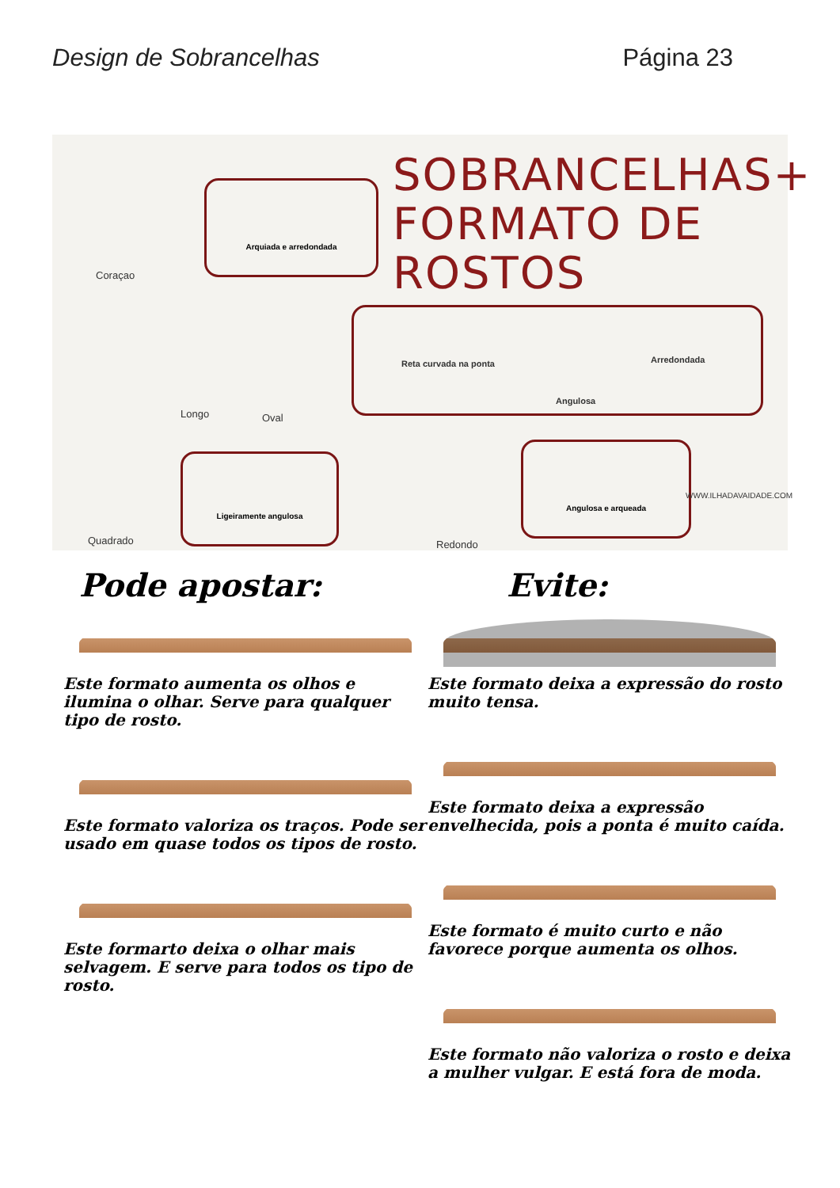Design de Sobrancelhas Página 23
SOBRANCELHAS+
FORMATO DE ROSTOS
Coraçao
Arquiada e arredondada
Longo Oval
Reta curvada na ponta Arredondada
Angulosa
Quadrado
Ligeiramente angulosa
Redondo
Angulosa e arqueada
WWW.ILHADAVAIDADE.COM
Pode apostar:
Este formato aumenta os olhos e ilumina o olhar. Serve para qualquer tipo de rosto.
Este formato valoriza os traços. Pode ser usado em quase todos os tipos de rosto.
Este formarto deixa o olhar mais selvagem. E serve para todos os tipo de rosto.
Evite:
Este formato deixa a expressão do rosto muito tensa.
Este formato deixa a expressão envelhecida, pois a ponta é muito caída.
Este formato é muito curto e não favorece porque aumenta os olhos.
Este formato não valoriza o rosto e deixa a mulher vulgar. E está fora de moda.